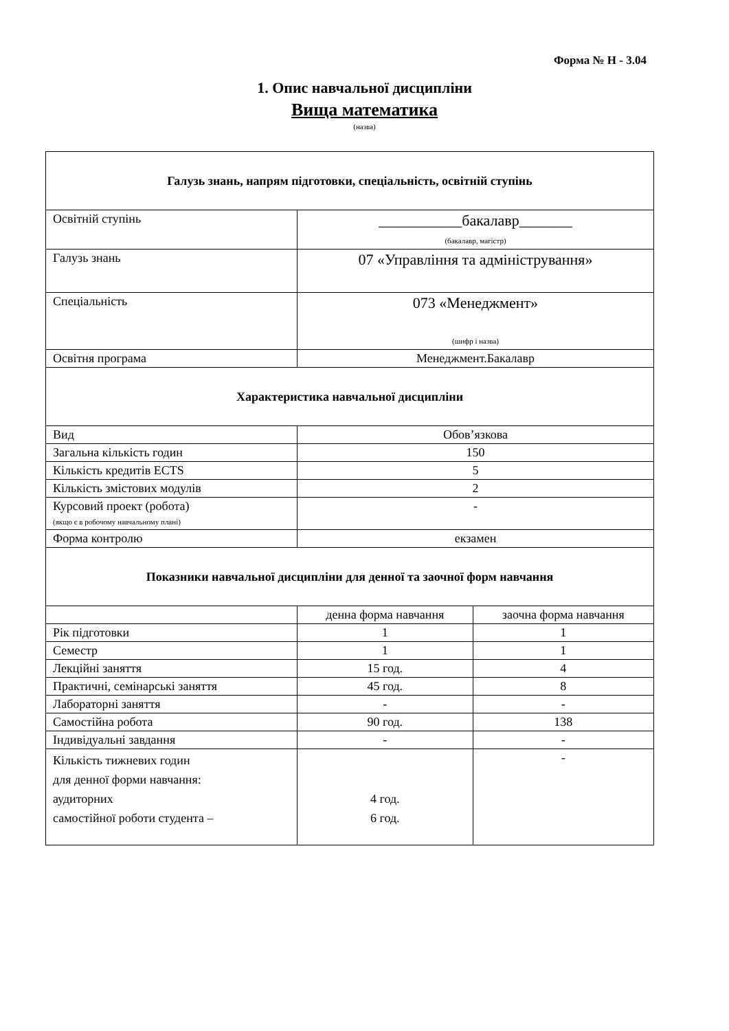Форма № Н - 3.04
1. Опис навчальної дисципліни
Вища математика
(назва)
| Галузь знань, напрям підготовки, спеціальність, освітній ступінь | | |
| --- | --- | --- |
| Освітній ступінь | ___________бакалавр_______ (бакалавр, магістр) | |
| Галузь знань | 07 «Управління та адміністрування» | |
| Спеціальність | 073 «Менеджмент» (шифр і назва) | |
| Освітня програма | Менеджмент.Бакалавр | |
| Характеристика навчальної дисципліни | | |
| Вид | Обов’язкова | |
| Загальна кількість годин | 150 | |
| Кількість кредитів ECTS | 5 | |
| Кількість змістових модулів | 2 | |
| Курсовий проект (робота) (якщо є в робочому навчальному плані) | - | |
| Форма контролю | екзамен | |
| Показники навчальної дисципліни для денної та заочної форм навчання | | |
| | денна форма навчання | заочна форма навчання |
| Рік підготовки | 1 | 1 |
| Семестр | 1 | 1 |
| Лекційні заняття | 15 год. | 4 |
| Практичні, семінарські заняття | 45 год. | 8 |
| Лабораторні заняття | - | - |
| Самостійна робота | 90 год. | 138 |
| Індивідуальні завдання | - | - |
| Кількість тижневих годин для денної форми навчання: аудиторних самостійної роботи студента – | 4 год. 6 год. | - |